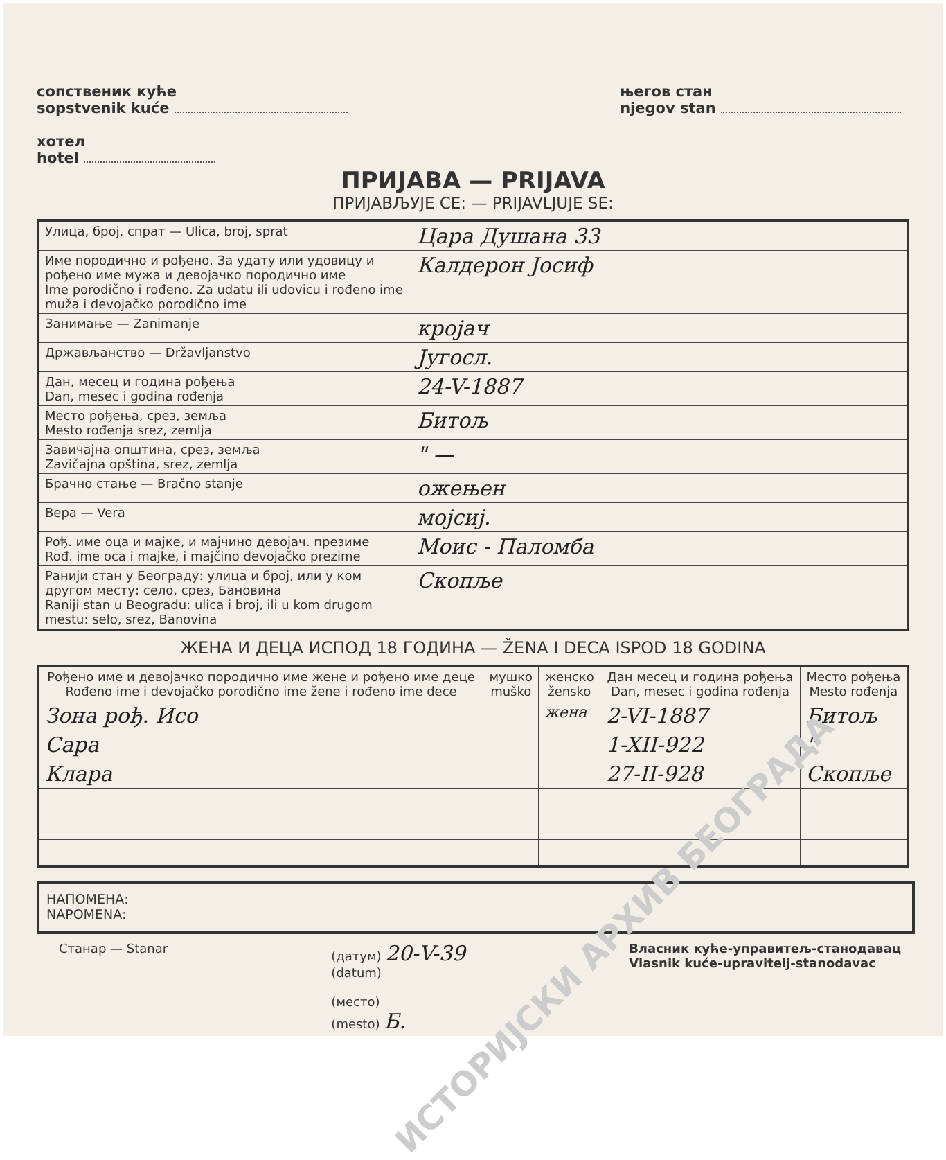сопственик куће
sopstvenik kuće
хотел
hotel
његов стан
njegov stan
ПРИЈАВА — PRIJAVA
ПРИЈАВЉУЈЕ СЕ: — PRIJAVLJUJE SE:
| Улица, број, спрат — Ulica, broj, sprat | Цара Душана 33 |
| Име породично и рођено. За удату или удовицу и рођено име мужа и девојачко породично име Ime porodično i rođeno. Za udatu ili udovicu i rođeno ime muža i devojačko porodično ime | Калдерон Јосиф |
| Занимање — Zanimanje | кројач |
| Држављанство — Državljanstvo | Југосл. |
| Дан, месец и година рођења Dan, mesec i godina rođenja | 24-V-1887 |
| Место рођења, срез, земља Mesto rođenja srez, zemlja | Битољ |
| Завичајна општина, срез, земља Zavičajna opština, srez, zemlja | " — |
| Брачно стање — Bračno stanje | ожењен |
| Вера — Vera | мојсиј. |
| Рођ. име оца и мајке, и мајчино девојач. презиме Rođ. ime oca i majke, i majčino devojačko prezime | Моис - Паломба |
| Ранији стан у Београду: улица и број, или у ком другом месту: село, срез, Бановина Raniji stan u Beogradu: ulica i broj, ili u kom drugom mestu: selo, srez, Banovina | Скопље |
ЖЕНА И ДЕЦА ИСПОД 18 ГОДИНА — ŽENA I DECA ISPOD 18 GODINA
| Рођено име и девојачко породично име жене и рођено име деце Rođeno ime i devojačko porodično ime žene i rođeno ime dece | мушко muško | женско žensko | Дан месец и година рођења Dan, mesec i godina rođenja | Место рођења Mesto rođenja |
| --- | --- | --- | --- | --- |
| Зона рођ. Исо | | жена | 2-VI-1887 | Битољ |
| Сара | | | 1-XII-922 | " |
| Клара | | | 27-II-928 | Скопље |
НАПОМЕНА:
NAPOMENA:
Станар — Stanar (датум) 20-V-39
(datum)
(место)
(mesto) Б.
Власник куће-управитељ-станодавац
Vlasnik kuće-upravitelj-stanodavac
ИСТОРИЈСКИ АРХИВ БЕОГРАДА